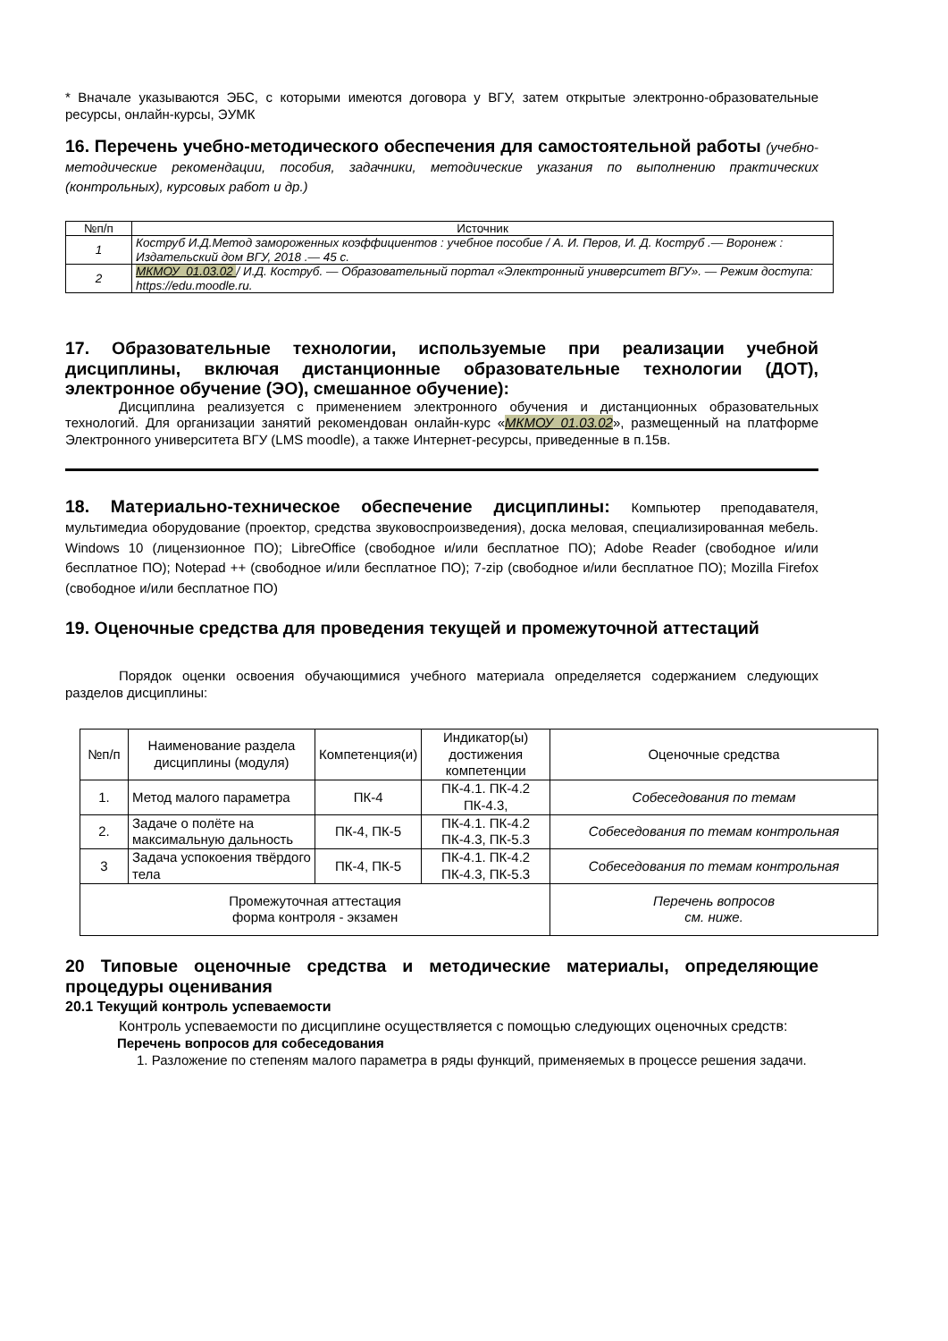* Вначале указываются ЭБС, с которыми имеются договора у ВГУ, затем открытые электронно-образовательные ресурсы, онлайн-курсы, ЭУМК
16. Перечень учебно-методического обеспечения для самостоятельной работы (учебно-методические рекомендации, пособия, задачники, методические указания по выполнению практических (контрольных), курсовых работ и др.)
| №п/п | Источник |
| --- | --- |
| 1 | Коструб И.Д.Метод замороженных коэффициентов : учебное пособие / А. И. Перов, И. Д. Коструб .— Воронеж : Издательский дом ВГУ, 2018 .— 45 с. |
| 2 | МКМОУ_01.03.02 / И.Д. Коструб. — Образовательный портал «Электронный университет ВГУ». — Режим доступа: https://edu.moodle.ru. |
17. Образовательные технологии, используемые при реализации учебной дисциплины, включая дистанционные образовательные технологии (ДОТ), электронное обучение (ЭО), смешанное обучение):
Дисциплина реализуется с применением электронного обучения и дистанционных образовательных технологий. Для организации занятий рекомендован онлайн-курс «МКМОУ_01.03.02», размещенный на платформе Электронного университета ВГУ (LMS moodle), а также Интернет-ресурсы, приведенные в п.15в.
18. Материально-техническое обеспечение дисциплины: Компьютер преподавателя, мультимедиа оборудование (проектор, средства звуковоспроизведения), доска меловая, специализированная мебель. Windows 10 (лицензионное ПО); LibreOffice (свободное и/или бесплатное ПО); Adobe Reader (свободное и/или бесплатное ПО); Notepad ++ (свободное и/или бесплатное ПО); 7-zip (свободное и/или бесплатное ПО); Mozilla Firefox (свободное и/или бесплатное ПО)
19. Оценочные средства для проведения текущей и промежуточной аттестаций
Порядок оценки освоения обучающимися учебного материала определяется содержанием следующих разделов дисциплины:
| №п/п | Наименование раздела дисциплины (модуля) | Компетенция(и) | Индикатор(ы) достижения компетенции | Оценочные средства |
| --- | --- | --- | --- | --- |
| 1. | Метод малого параметра | ПК-4 | ПК-4.1. ПК-4.2 ПК-4.3, | Собеседования по темам |
| 2. | Задаче о полёте на максимальную дальность | ПК-4, ПК-5 | ПК-4.1. ПК-4.2 ПК-4.3, ПК-5.3 | Собеседования по темам контрольная |
| 3 | Задача успокоения твёрдого тела | ПК-4, ПК-5 | ПК-4.1. ПК-4.2 ПК-4.3, ПК-5.3 | Собеседования по темам контрольная |
| Промежуточная аттестация форма контроля - экзамен | | | | Перечень вопросов см. ниже. |
20 Типовые оценочные средства и методические материалы, определяющие процедуры оценивания
20.1 Текущий контроль успеваемости
Контроль успеваемости по дисциплине осуществляется с помощью следующих оценочных средств:
Перечень вопросов для собеседования
1. Разложение по степеням малого параметра в ряды функций, применяемых в процессе решения задачи.